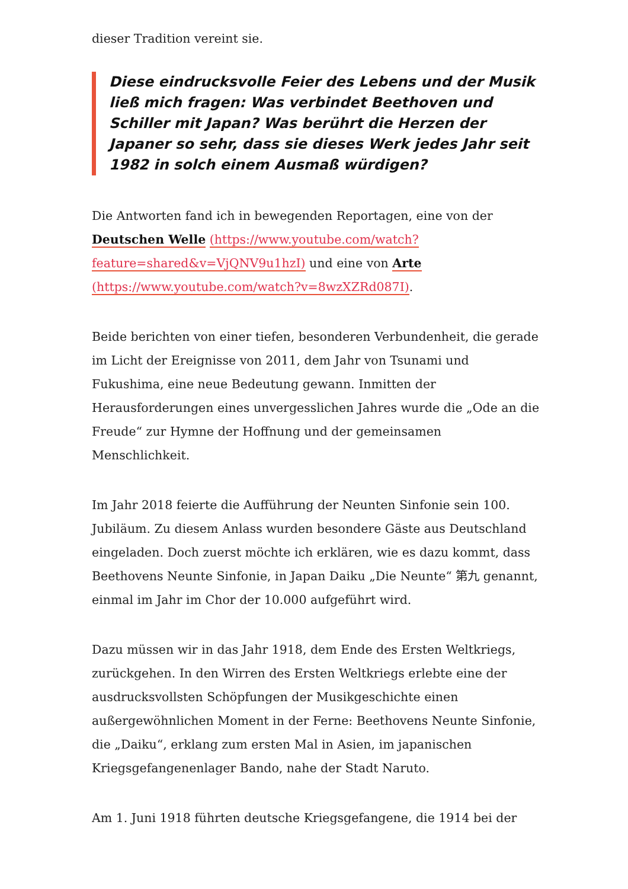dieser Tradition vereint sie.
Diese eindrucksvolle Feier des Lebens und der Musik ließ mich fragen: Was verbindet Beethoven und Schiller mit Japan? Was berührt die Herzen der Japaner so sehr, dass sie dieses Werk jedes Jahr seit 1982 in solch einem Ausmaß würdigen?
Die Antworten fand ich in bewegenden Reportagen, eine von der Deutschen Welle (https://www.youtube.com/watch?feature=shared&v=VjQNV9u1hzI) und eine von Arte (https://www.youtube.com/watch?v=8wzXZRd087I).
Beide berichten von einer tiefen, besonderen Verbundenheit, die gerade im Licht der Ereignisse von 2011, dem Jahr von Tsunami und Fukushima, eine neue Bedeutung gewann. Inmitten der Herausforderungen eines unvergesslichen Jahres wurde die „Ode an die Freude“ zur Hymne der Hoffnung und der gemeinsamen Menschlichkeit.
Im Jahr 2018 feierte die Aufführung der Neunten Sinfonie sein 100. Jubiläum. Zu diesem Anlass wurden besondere Gäste aus Deutschland eingeladen. Doch zuerst möchte ich erklären, wie es dazu kommt, dass Beethovens Neunte Sinfonie, in Japan Daiku „Die Neunte“ 第九 genannt, einmal im Jahr im Chor der 10.000 aufgeführt wird.
Dazu müssen wir in das Jahr 1918, dem Ende des Ersten Weltkriegs, zurückgehen. In den Wirren des Ersten Weltkriegs erlebte eine der ausdrucksvollsten Schöpfungen der Musikgeschichte einen außergewöhnlichen Moment in der Ferne: Beethovens Neunte Sinfonie, die „Daiku“, erklang zum ersten Mal in Asien, im japanischen Kriegsgefangenenlager Bando, nahe der Stadt Naruto.
Am 1. Juni 1918 führten deutsche Kriegsgefangene, die 1914 bei der